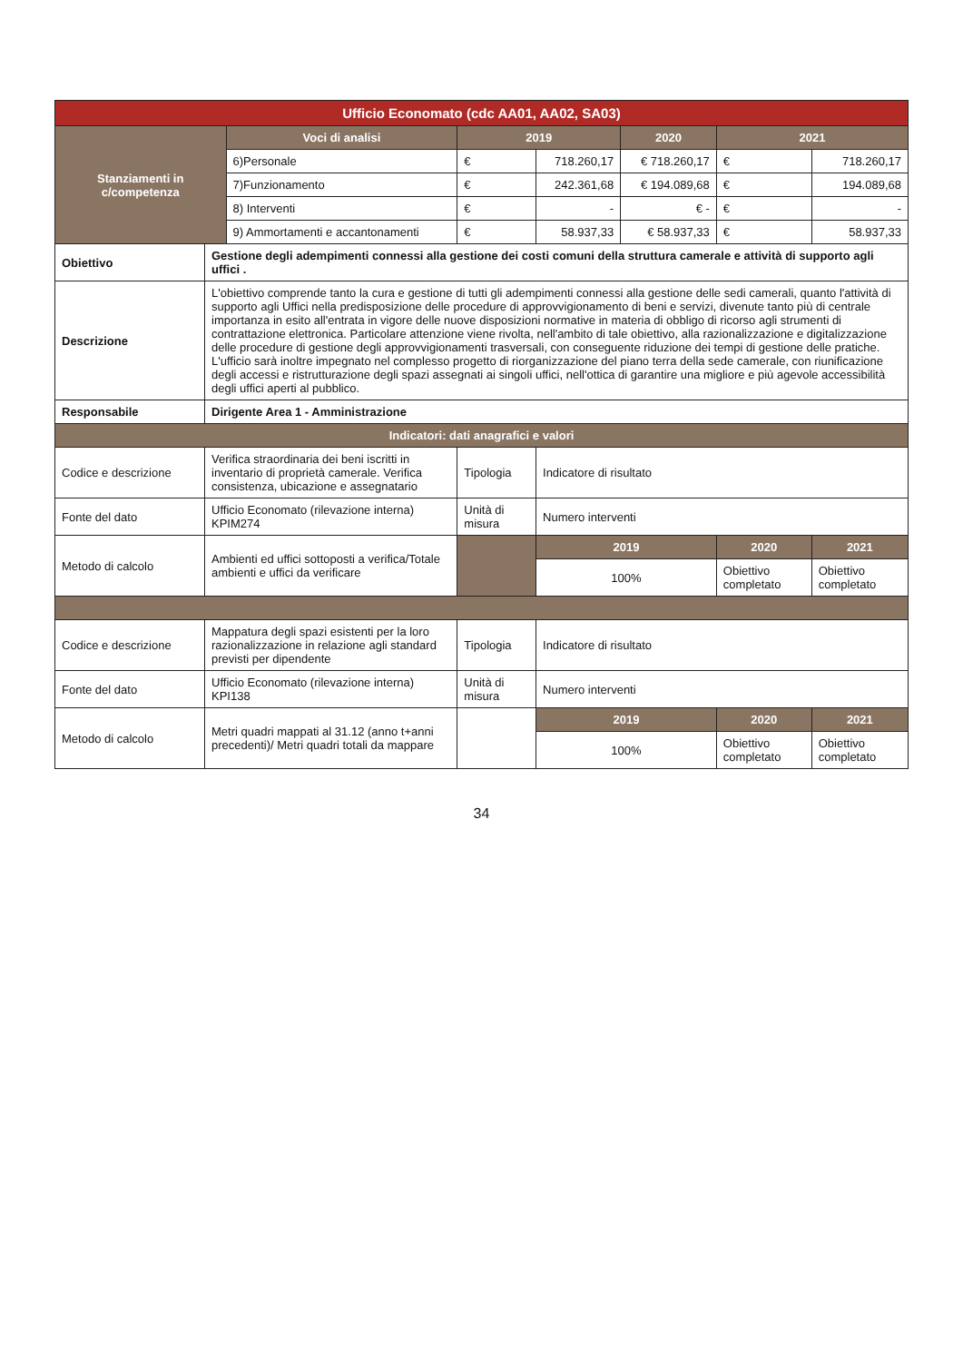| Ufficio Economato (cdc AA01, AA02, SA03) | | | | | | | |
| --- | --- | --- | --- | --- | --- | --- | --- |
| Stanziamenti in c/competenza | | Voci di analisi | 2019 | | 2020 | 2021 | |
| | | 6)Personale | € | 718.260,17 | € 718.260,17 | € | 718.260,17 |
| | | 7)Funzionamento | € | 242.361,68 | € 194.089,68 | € | 194.089,68 |
| | | 8) Interventi | € | - | € - | € | - |
| | | 9) Ammortamenti e accantonamenti | € | 58.937,33 | € 58.937,33 | € | 58.937,33 |
| Obiettivo | Gestione degli adempimenti connessi alla gestione dei costi comuni della struttura camerale e attività di supporto agli uffici . | | | | | | |
| Descrizione | L'obiettivo comprende tanto la cura e gestione di tutti gli adempimenti connessi alla gestione delle sedi camerali, quanto l'attività di supporto agli Uffici nella predisposizione delle procedure di approvvigionamento di beni e servizi, divenute tanto più di centrale importanza in esito all'entrata in vigore delle nuove disposizioni normative in materia di obbligo di ricorso agli strumenti di contrattazione elettronica. Particolare attenzione viene rivolta, nell'ambito di tale obiettivo, alla razionalizzazione e digitalizzazione delle procedure di gestione degli approvvigionamenti trasversali, con conseguente riduzione dei tempi di gestione delle pratiche. L'ufficio sarà inoltre impegnato nel complesso progetto di riorganizzazione del piano terra della sede camerale, con riunificazione degli accessi e ristrutturazione degli spazi assegnati ai singoli uffici, nell'ottica di garantire una migliore e più agevole accessibilità degli uffici aperti al pubblico. | | | | | | |
| Responsabile | Dirigente Area 1 - Amministrazione | | | | | | |
| Indicatori: dati anagrafici e valori | | | | | | | |
| Codice e descrizione | Verifica straordinaria dei beni iscritti in inventario di proprietà camerale. Verifica consistenza, ubicazione e assegnatario | | Tipologia | Indicatore di risultato | | | |
| Fonte del dato | Ufficio Economato (rilevazione interna) KPIM274 | | Unità di misura | Numero interventi | | | |
| Metodo di calcolo | Ambienti ed uffici sottoposti a verifica/Totale ambienti e uffici da verificare | | | 2019 | | 2020 | 2021 |
| | | | | 100% | | Obiettivo completato | Obiettivo completato |
| Codice e descrizione | Mappatura degli spazi esistenti per la loro razionalizzazione in relazione agli standard previsti per dipendente | | Tipologia | Indicatore di risultato | | | |
| Fonte del dato | Ufficio Economato (rilevazione interna) KPI138 | | Unità di misura | Numero interventi | | | |
| Metodo di calcolo | Metri quadri mappati al 31.12 (anno t+anni precedenti)/ Metri quadri totali da mappare | | | 2019 | | 2020 | 2021 |
| | | | | 100% | | Obiettivo completato | Obiettivo completato |
34